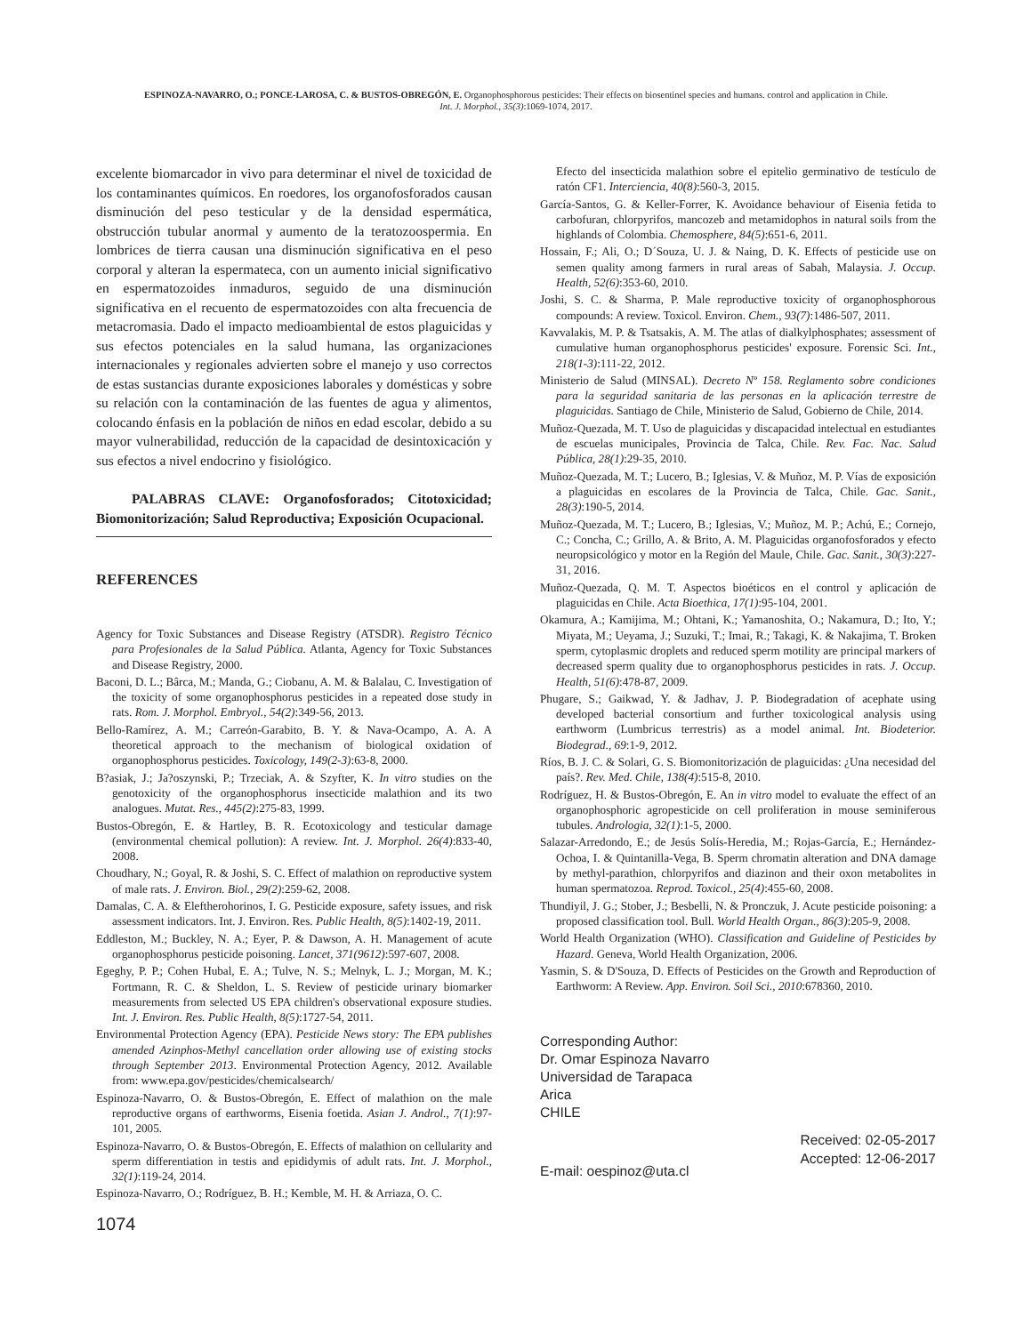ESPINOZA-NAVARRO, O.; PONCE-LAROSA, C. & BUSTOS-OBREGÓN, E. Organophosphorous pesticides: Their effects on biosentinel species and humans. control and application in Chile.
Int. J. Morphol., 35(3):1069-1074, 2017.
excelente biomarcador in vivo para determinar el nivel de toxicidad de los contaminantes químicos. En roedores, los organofosforados causan disminución del peso testicular y de la densidad espermática, obstrucción tubular anormal y aumento de la teratozoospermia. En lombrices de tierra causan una disminución significativa en el peso corporal y alteran la espermateca, con un aumento inicial significativo en espermatozoides inmaduros, seguido de una disminución significativa en el recuento de espermatozoides con alta frecuencia de metacromasia. Dado el impacto medioambiental de estos plaguicidas y sus efectos potenciales en la salud humana, las organizaciones internacionales y regionales advierten sobre el manejo y uso correctos de estas sustancias durante exposiciones laborales y domésticas y sobre su relación con la contaminación de las fuentes de agua y alimentos, colocando énfasis en la población de niños en edad escolar, debido a su mayor vulnerabilidad, reducción de la capacidad de desintoxicación y sus efectos a nivel endocrino y fisiológico.
PALABRAS CLAVE: Organofosforados; Citotoxicidad; Biomonitorización; Salud Reproductiva; Exposición Ocupacional.
REFERENCES
Agency for Toxic Substances and Disease Registry (ATSDR). Registro Técnico para Profesionales de la Salud Pública. Atlanta, Agency for Toxic Substances and Disease Registry, 2000.
Baconi, D. L.; Bârca, M.; Manda, G.; Ciobanu, A. M. & Balalau, C. Investigation of the toxicity of some organophosphorus pesticides in a repeated dose study in rats. Rom. J. Morphol. Embryol., 54(2):349-56, 2013.
Bello-Ramírez, A. M.; Carreón-Garabito, B. Y. & Nava-Ocampo, A. A. A theoretical approach to the mechanism of biological oxidation of organophosphorus pesticides. Toxicology, 149(2-3):63-8, 2000.
B?asiak, J.; Ja?oszynski, P.; Trzeciak, A. & Szyfter, K. In vitro studies on the genotoxicity of the organophosphorus insecticide malathion and its two analogues. Mutat. Res., 445(2):275-83, 1999.
Bustos-Obregón, E. & Hartley, B. R. Ecotoxicology and testicular damage (environmental chemical pollution): A review. Int. J. Morphol. 26(4):833-40, 2008.
Choudhary, N.; Goyal, R. & Joshi, S. C. Effect of malathion on reproductive system of male rats. J. Environ. Biol., 29(2):259-62, 2008.
Damalas, C. A. & Eleftherohorinos, I. G. Pesticide exposure, safety issues, and risk assessment indicators. Int. J. Environ. Res. Public Health, 8(5):1402-19, 2011.
Eddleston, M.; Buckley, N. A.; Eyer, P. & Dawson, A. H. Management of acute organophosphorus pesticide poisoning. Lancet, 371(9612):597-607, 2008.
Egeghy, P. P.; Cohen Hubal, E. A.; Tulve, N. S.; Melnyk, L. J.; Morgan, M. K.; Fortmann, R. C. & Sheldon, L. S. Review of pesticide urinary biomarker measurements from selected US EPA children's observational exposure studies. Int. J. Environ. Res. Public Health, 8(5):1727-54, 2011.
Environmental Protection Agency (EPA). Pesticide News story: The EPA publishes amended Azinphos-Methyl cancellation order allowing use of existing stocks through September 2013. Environmental Protection Agency, 2012. Available from: www.epa.gov/pesticides/chemicalsearch/
Espinoza-Navarro, O. & Bustos-Obregón, E. Effect of malathion on the male reproductive organs of earthworms, Eisenia foetida. Asian J. Androl., 7(1):97-101, 2005.
Espinoza-Navarro, O. & Bustos-Obregón, E. Effects of malathion on cellularity and sperm differentiation in testis and epididymis of adult rats. Int. J. Morphol., 32(1):119-24, 2014.
Espinoza-Navarro, O.; Rodríguez, B. H.; Kemble, M. H. & Arriaza, O. C.
Efecto del insecticida malathion sobre el epitelio germinativo de testículo de ratón CF1. Interciencia, 40(8):560-3, 2015.
García-Santos, G. & Keller-Forrer, K. Avoidance behaviour of Eisenia fetida to carbofuran, chlorpyrifos, mancozeb and metamidophos in natural soils from the highlands of Colombia. Chemosphere, 84(5):651-6, 2011.
Hossain, F.; Ali, O.; D´Souza, U. J. & Naing, D. K. Effects of pesticide use on semen quality among farmers in rural areas of Sabah, Malaysia. J. Occup. Health, 52(6):353-60, 2010.
Joshi, S. C. & Sharma, P. Male reproductive toxicity of organophosphorous compounds: A review. Toxicol. Environ. Chem., 93(7):1486-507, 2011.
Kavvalakis, M. P. & Tsatsakis, A. M. The atlas of dialkylphosphates; assessment of cumulative human organophosphorus pesticides' exposure. Forensic Sci. Int., 218(1-3):111-22, 2012.
Ministerio de Salud (MINSAL). Decreto Nº 158. Reglamento sobre condiciones para la seguridad sanitaria de las personas en la aplicación terrestre de plaguicidas. Santiago de Chile, Ministerio de Salud, Gobierno de Chile, 2014.
Muñoz-Quezada, M. T. Uso de plaguicidas y discapacidad intelectual en estudiantes de escuelas municipales, Provincia de Talca, Chile. Rev. Fac. Nac. Salud Pública, 28(1):29-35, 2010.
Muñoz-Quezada, M. T.; Lucero, B.; Iglesias, V. & Muñoz, M. P. Vías de exposición a plaguicidas en escolares de la Provincia de Talca, Chile. Gac. Sanit., 28(3):190-5, 2014.
Muñoz-Quezada, M. T.; Lucero, B.; Iglesias, V.; Muñoz, M. P.; Achú, E.; Cornejo, C.; Concha, C.; Grillo, A. & Brito, A. M. Plaguicidas organofosforados y efecto neuropsicológico y motor en la Región del Maule, Chile. Gac. Sanit., 30(3):227-31, 2016.
Muñoz-Quezada, Q. M. T. Aspectos bioéticos en el control y aplicación de plaguicidas en Chile. Acta Bioethica, 17(1):95-104, 2001.
Okamura, A.; Kamijima, M.; Ohtani, K.; Yamanoshita, O.; Nakamura, D.; Ito, Y.; Miyata, M.; Ueyama, J.; Suzuki, T.; Imai, R.; Takagi, K. & Nakajima, T. Broken sperm, cytoplasmic droplets and reduced sperm motility are principal markers of decreased sperm quality due to organophosphorus pesticides in rats. J. Occup. Health, 51(6):478-87, 2009.
Phugare, S.; Gaikwad, Y. & Jadhav, J. P. Biodegradation of acephate using developed bacterial consortium and further toxicological analysis using earthworm (Lumbricus terrestris) as a model animal. Int. Biodeterior. Biodegrad., 69:1-9, 2012.
Ríos, B. J. C. & Solari, G. S. Biomonitorización de plaguicidas: ¿Una necesidad del país?. Rev. Med. Chile, 138(4):515-8, 2010.
Rodríguez, H. & Bustos-Obregón, E. An in vitro model to evaluate the effect of an organophosphoric agropesticide on cell proliferation in mouse seminiferous tubules. Andrologia, 32(1):1-5, 2000.
Salazar-Arredondo, E.; de Jesús Solís-Heredia, M.; Rojas-García, E.; Hernández-Ochoa, I. & Quintanilla-Vega, B. Sperm chromatin alteration and DNA damage by methyl-parathion, chlorpyrifos and diazinon and their oxon metabolites in human spermatozoa. Reprod. Toxicol., 25(4):455-60, 2008.
Thundiyil, J. G.; Stober, J.; Besbelli, N. & Pronczuk, J. Acute pesticide poisoning: a proposed classification tool. Bull. World Health Organ., 86(3):205-9, 2008.
World Health Organization (WHO). Classification and Guideline of Pesticides by Hazard. Geneva, World Health Organization, 2006.
Yasmin, S. & D'Souza, D. Effects of Pesticides on the Growth and Reproduction of Earthworm: A Review. App. Environ. Soil Sci., 2010:678360, 2010.
Corresponding Author:
Dr. Omar Espinoza Navarro
Universidad de Tarapaca
Arica
CHILE
Received: 02-05-2017
Accepted: 12-06-2017
E-mail: oespinoz@uta.cl
1074